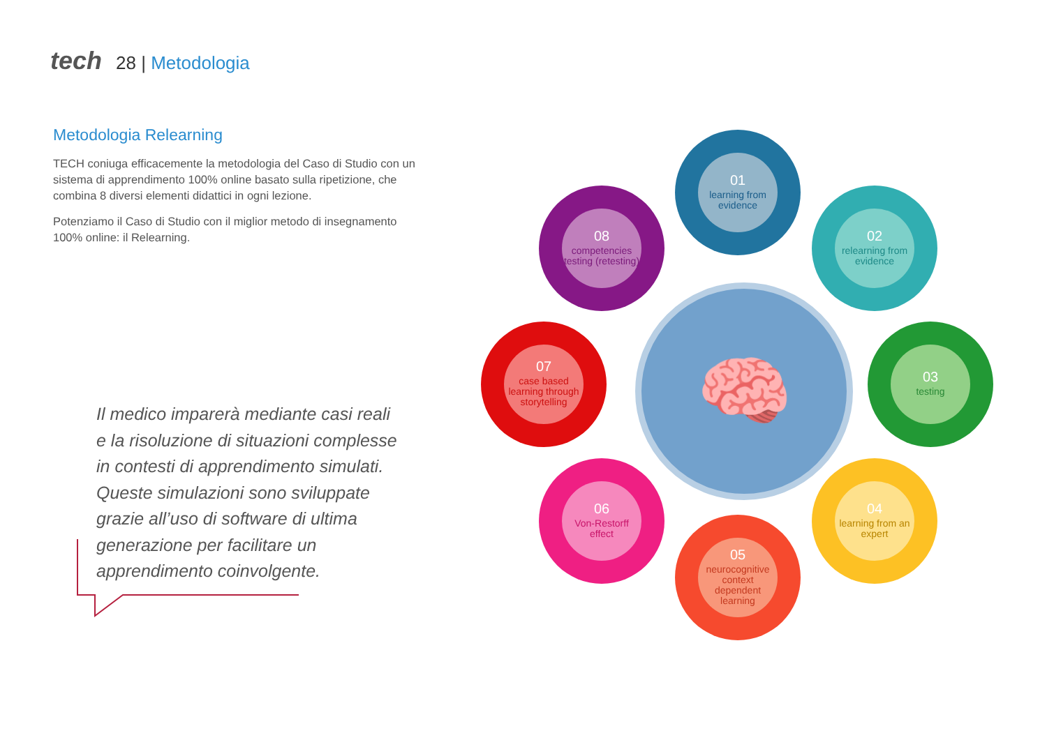tech 28 | Metodologia
Metodologia Relearning
TECH coniuga efficacemente la metodologia del Caso di Studio con un sistema di apprendimento 100% online basato sulla ripetizione, che combina 8 diversi elementi didattici in ogni lezione.
Potenziamo il Caso di Studio con il miglior metodo di insegnamento 100% online: il Relearning.
Il medico imparerà mediante casi reali e la risoluzione di situazioni complesse in contesti di apprendimento simulati. Queste simulazioni sono sviluppate grazie all’uso di software di ultima generazione per facilitare un apprendimento coinvolgente.
🧠
01
learning from evidence
02
relearning from evidence
03
testing
04
learning from an expert
05
neurocognitive context dependent learning
06
Von-Restorff effect
07
case based learning through storytelling
08
competencies testing (retesting)